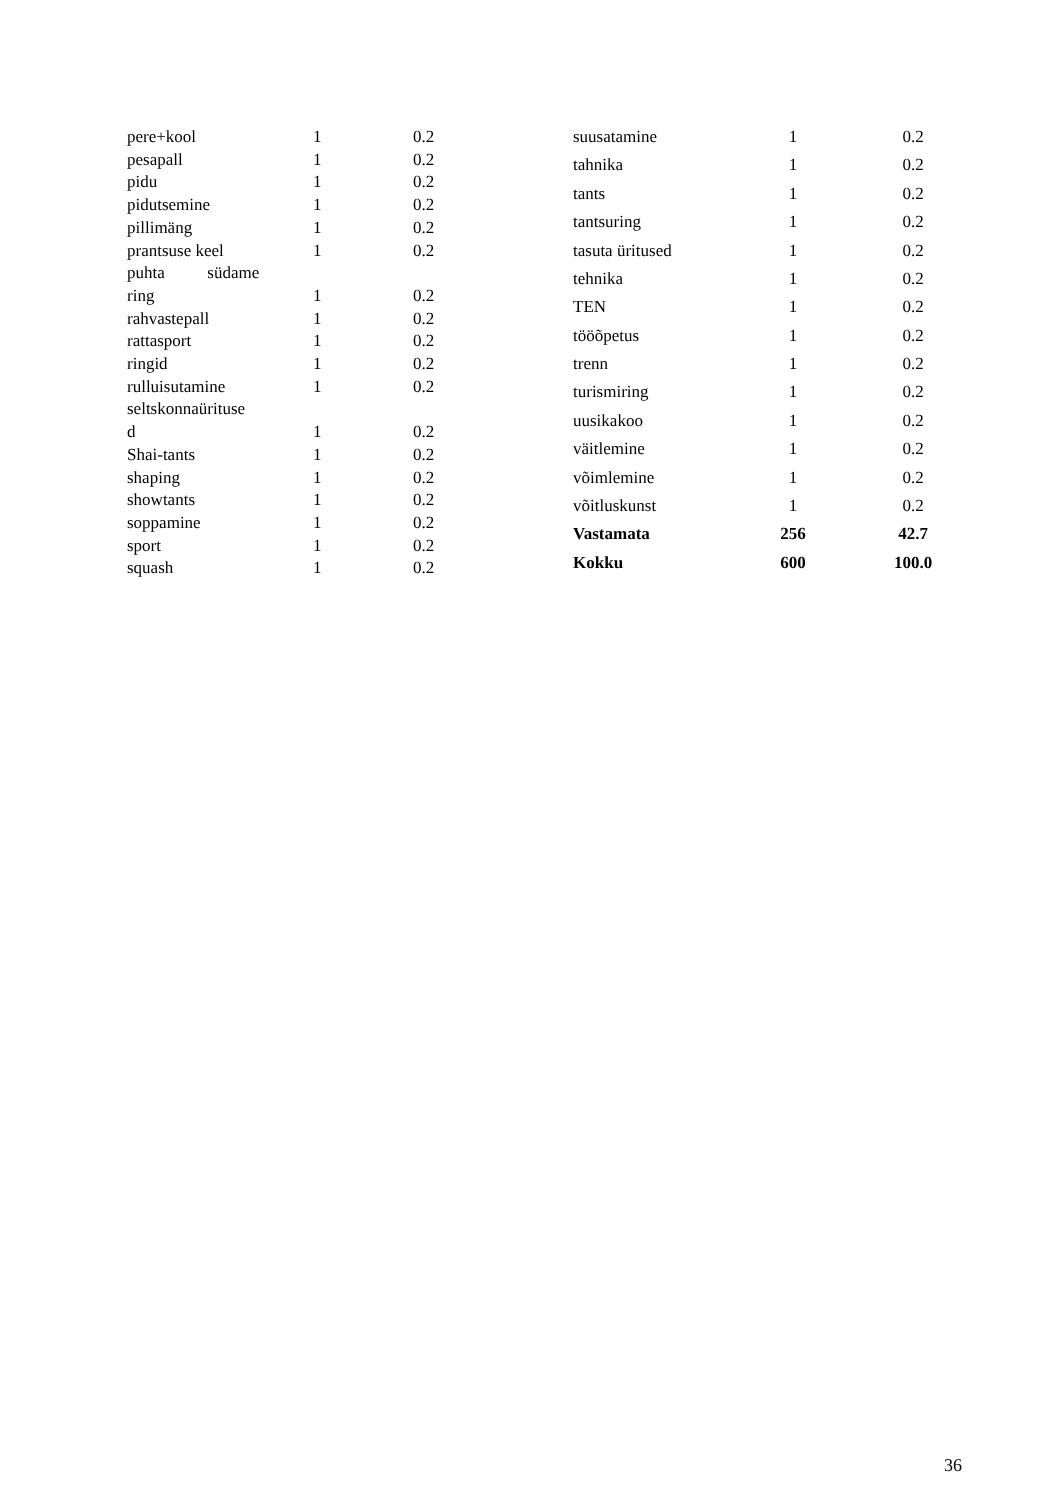| pere+kool | 1 | 0.2 |
| pesapall | 1 | 0.2 |
| pidu | 1 | 0.2 |
| pidutsemine | 1 | 0.2 |
| pillimäng | 1 | 0.2 |
| prantsuse keel | 1 | 0.2 |
| puhta südame ring | 1 | 0.2 |
| rahvastepall | 1 | 0.2 |
| rattasport | 1 | 0.2 |
| ringid | 1 | 0.2 |
| rulluisutamine | 1 | 0.2 |
| seltskonnaürituse d | 1 | 0.2 |
| Shai-tants | 1 | 0.2 |
| shaping | 1 | 0.2 |
| showtants | 1 | 0.2 |
| soppamine | 1 | 0.2 |
| sport | 1 | 0.2 |
| squash | 1 | 0.2 |
| suusatamine | 1 | 0.2 |
| tahnika | 1 | 0.2 |
| tants | 1 | 0.2 |
| tantsuring | 1 | 0.2 |
| tasuta üritused | 1 | 0.2 |
| tehnika | 1 | 0.2 |
| TEN | 1 | 0.2 |
| tööõpetus | 1 | 0.2 |
| trenn | 1 | 0.2 |
| turismiring | 1 | 0.2 |
| uusikakoo | 1 | 0.2 |
| väitlemine | 1 | 0.2 |
| võimlemine | 1 | 0.2 |
| võitluskunst | 1 | 0.2 |
| Vastamata | 256 | 42.7 |
| Kokku | 600 | 100.0 |
36